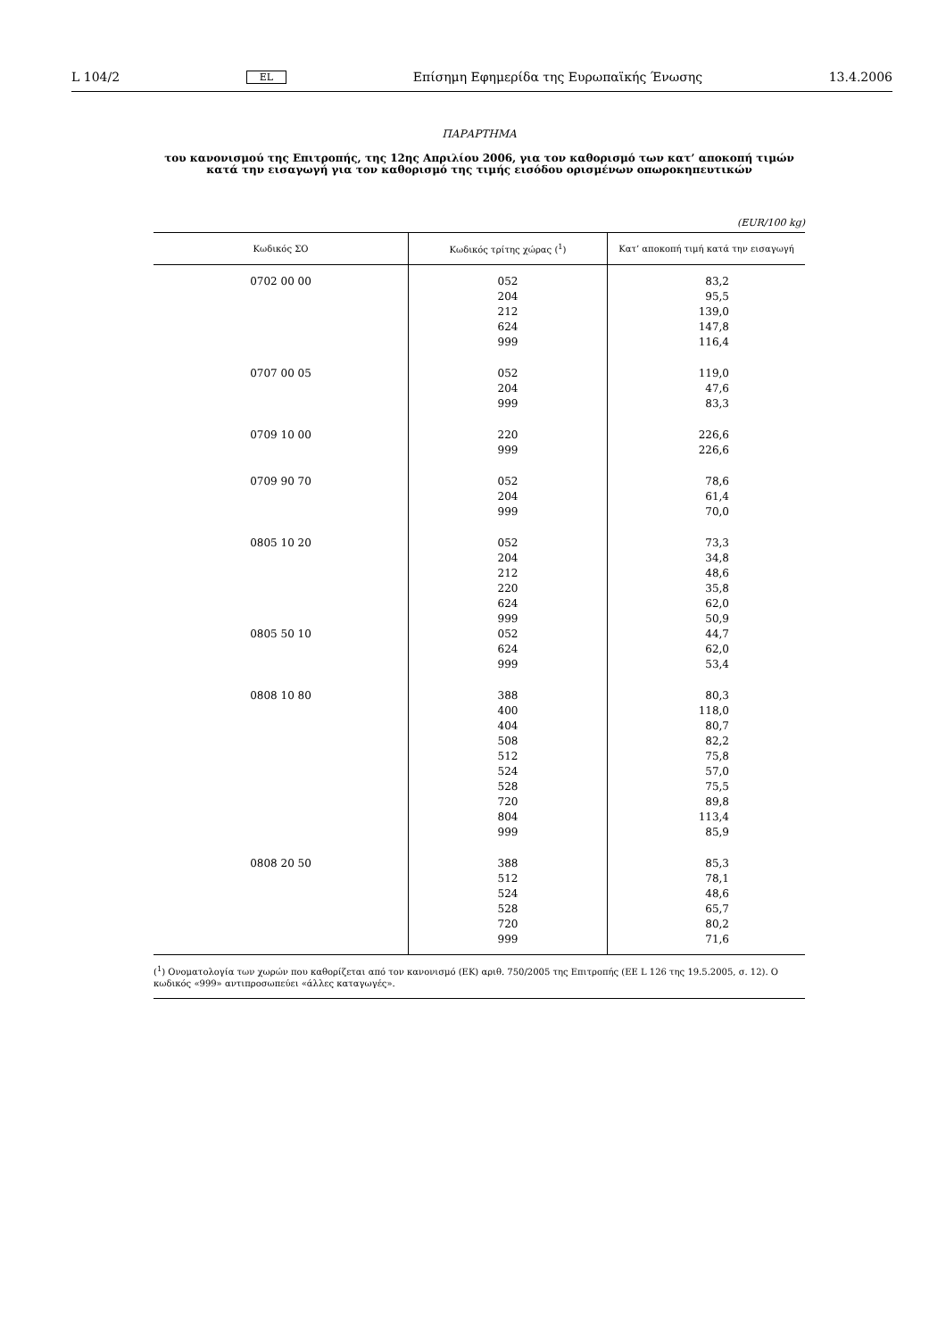L 104/2 EL Επίσημη Εφημερίδα της Ευρωπαϊκής Ένωσης 13.4.2006
ΠΑΡΑΡΤΗΜΑ
του κανονισμού της Επιτροπής, της 12ης Απριλίου 2006, για τον καθορισμό των κατ’ αποκοπή τιμών κατά την εισαγωγή για τον καθορισμό της τιμής εισόδου ορισμένων οπωροκηπευτικών
(EUR/100 kg)
| Κωδικός ΣΟ | Κωδικός τρίτης χώρας (<sup>1</sup>) | Κατ’ αποκοπή τιμή κατά την εισαγωγή |
| --- | --- | --- |
| 0702 00 00 | 052 204 212 624 999 | 83,2 95,5 139,0 147,8 116,4 |
| 0707 00 05 | 052 204 999 | 119,0 47,6 83,3 |
| 0709 10 00 | 220 999 | 226,6 226,6 |
| 0709 90 70 | 052 204 999 | 78,6 61,4 70,0 |
| 0805 10 20 | 052 204 212 220 624 999 | 73,3 34,8 48,6 35,8 62,0 50,9 |
| 0805 50 10 | 052 624 999 | 44,7 62,0 53,4 |
| 0808 10 80 | 388 400 404 508 512 524 528 720 804 999 | 80,3 118,0 80,7 82,2 75,8 57,0 75,5 89,8 113,4 85,9 |
| 0808 20 50 | 388 512 524 528 720 999 | 85,3 78,1 48,6 65,7 80,2 71,6 |
(<sup>1</sup>) Ονοματολογία των χωρών που καθορίζεται από τον κανονισμό (ΕΚ) αριθ. 750/2005 της Επιτροπής (ΕΕ L 126 της 19.5.2005, σ. 12). Ο κωδικός «999» αντιπροσωπεύει «άλλες καταγωγές».